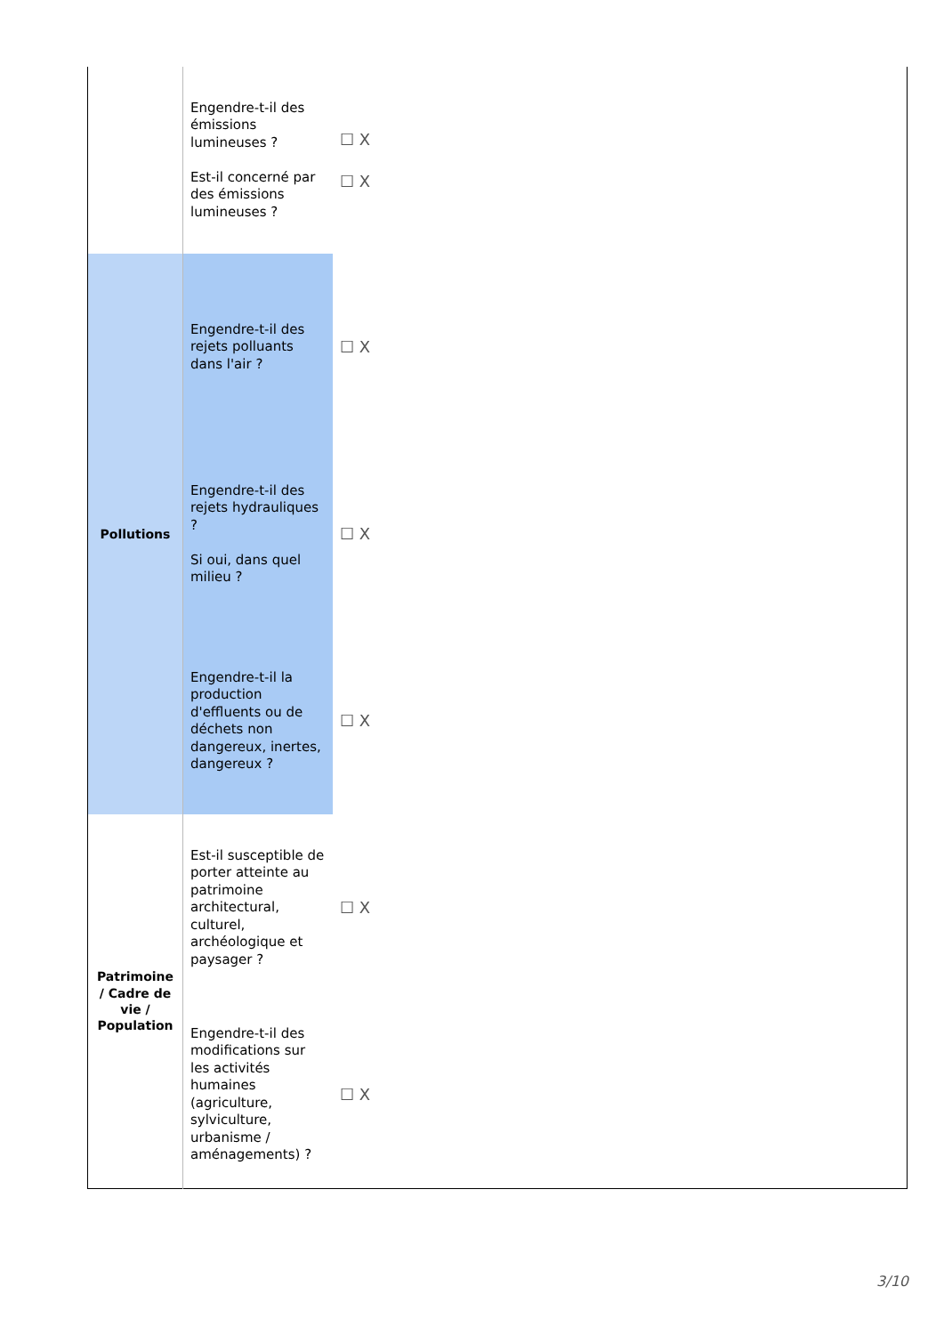| | Engendre-t-il des émissions lumineuses ? Est-il concerné par des émissions lumineuses ? | ☐ X ☐ X | |
| Pollutions | Engendre-t-il des rejets polluants dans l'air ? | ☐ X | |
| | Engendre-t-il des rejets hydrauliques ? Si oui, dans quel milieu ? | ☐ X | |
| | Engendre-t-il la production d'effluents ou de déchets non dangereux, inertes, dangereux ? | ☐ X | |
| Patrimoine / Cadre de vie / Population | Est-il susceptible de porter atteinte au patrimoine architectural, culturel, archéologique et paysager ? | ☐ X | |
| | Engendre-t-il des modifications sur les activités humaines (agriculture, sylviculture, urbanisme / aménagements) ? | ☐ X | |
3/10